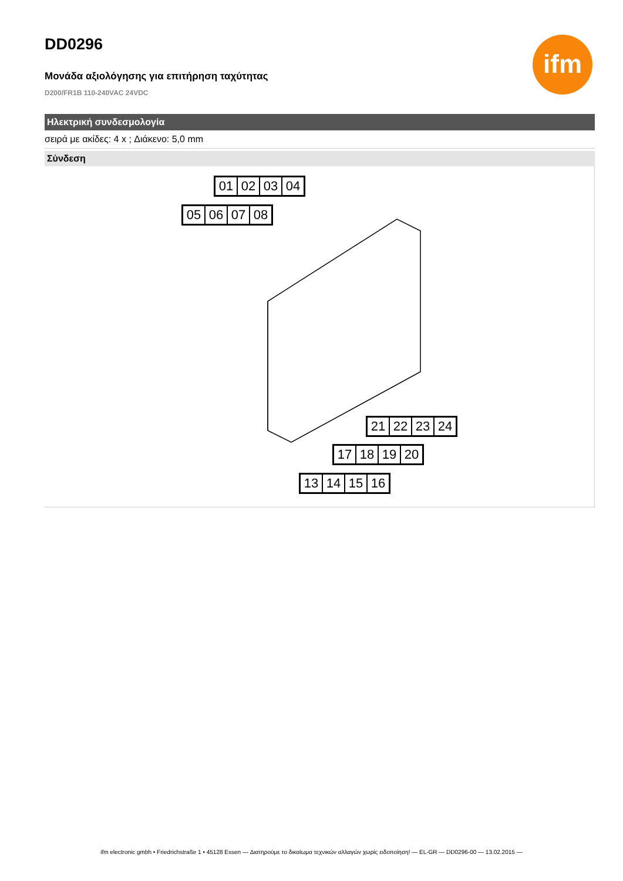DD0296
ifm
Μονάδα αξιολόγησης για επιτήρηση ταχύτητας
D200/FR1B 110-240VAC 24VDC
Ηλεκτρική συνδεσμολογία
σειρά με ακίδες: 4 x ; Διάκενο: 5,0 mm
Σύνδεση
01 02 03 04
05 06 07 08
21 22 23 24
17 18 19 20
13 14 15 16
ifm electronic gmbh • Friedrichstraße 1 • 45128 Essen — Διατηρούμε το δικαίωμα τεχνικών αλλαγών χωρίς ειδοποίηση! — EL-GR — DD0296-00 — 13.02.2015 —